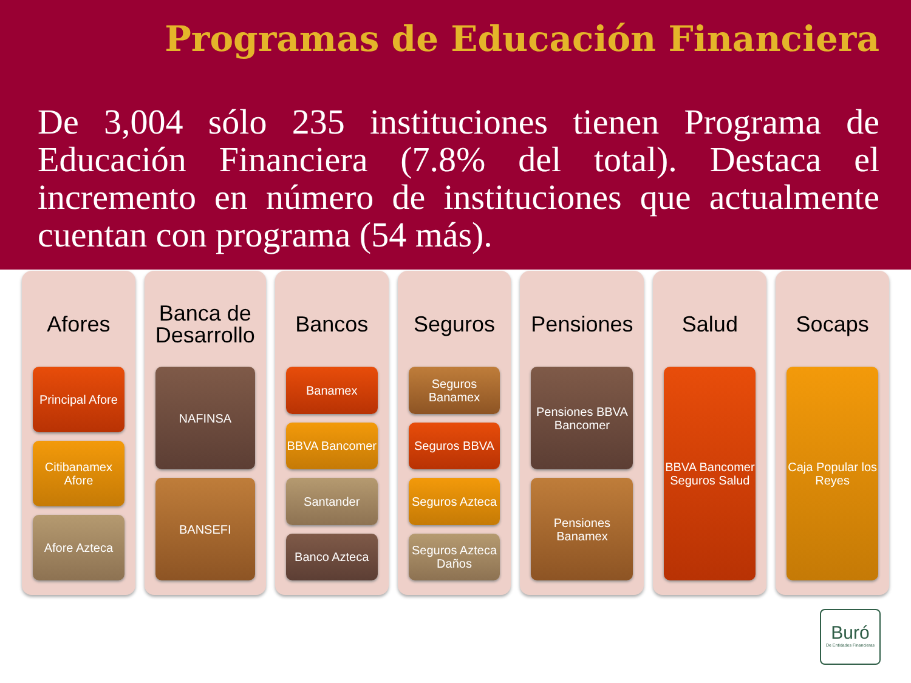Programas de Educación Financiera
De 3,004 sólo 235 instituciones tienen Programa de Educación Financiera (7.8% del total). Destaca el incremento en número de instituciones que actualmente cuentan con programa (54 más).
Afores
Principal Afore
Citibanamex Afore
Afore Azteca
Banca de Desarrollo
NAFINSA
BANSEFI
Bancos
Banamex
BBVA Bancomer
Santander
Banco Azteca
Seguros
Seguros Banamex
Seguros BBVA
Seguros Azteca
Seguros Azteca Daños
Pensiones
Pensiones BBVA Bancomer
Pensiones Banamex
Salud
BBVA Bancomer Seguros Salud
Socaps
Caja Popular los Reyes
Buró
De Entidades Financieras